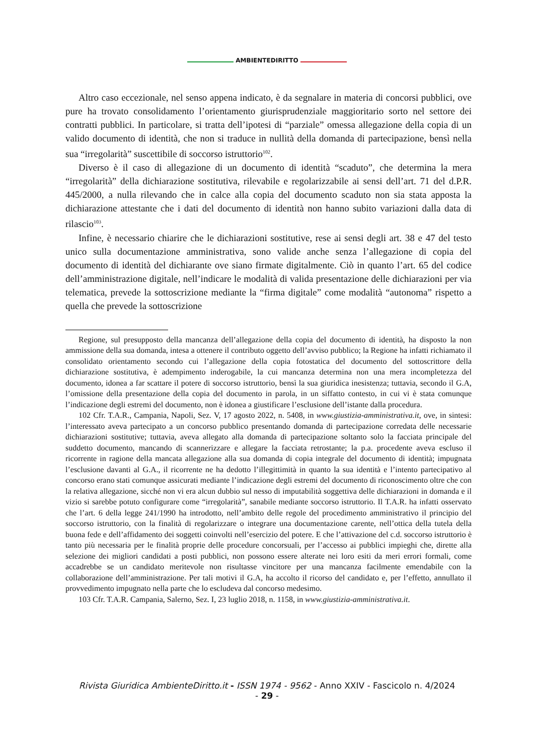AMBIENTEDIRITTO
Altro caso eccezionale, nel senso appena indicato, è da segnalare in materia di concorsi pubblici, ove pure ha trovato consolidamento l’orientamento giurisprudenziale maggioritario sorto nel settore dei contratti pubblici. In particolare, si tratta dell’ipotesi di “parziale” omessa allegazione della copia di un valido documento di identità, che non si traduce in nullità della domanda di partecipazione, bensì nella sua “irregolarità” suscettibile di soccorso istruttorio<sup>102</sup>.
Diverso è il caso di allegazione di un documento di identità “scaduto”, che determina la mera “irregolarità” della dichiarazione sostitutiva, rilevabile e regolarizzabile ai sensi dell’art. 71 del d.P.R. 445/2000, a nulla rilevando che in calce alla copia del documento scaduto non sia stata apposta la dichiarazione attestante che i dati del documento di identità non hanno subito variazioni dalla data di rilascio<sup>103</sup>.
Infine, è necessario chiarire che le dichiarazioni sostitutive, rese ai sensi degli art. 38 e 47 del testo unico sulla documentazione amministrativa, sono valide anche senza l’allegazione di copia del documento di identità del dichiarante ove siano firmate digitalmente. Ciò in quanto l’art. 65 del codice dell’amministrazione digitale, nell’indicare le modalità di valida presentazione delle dichiarazioni per via telematica, prevede la sottoscrizione mediante la “firma digitale” come modalità “autonoma” rispetto a quella che prevede la sottoscrizione
Regione, sul presupposto della mancanza dell’allegazione della copia del documento di identità, ha disposto la non ammissione della sua domanda, intesa a ottenere il contributo oggetto dell’avviso pubblico; la Regione ha infatti richiamato il consolidato orientamento secondo cui l’allegazione della copia fotostatica del documento del sottoscrittore della dichiarazione sostitutiva, è adempimento inderogabile, la cui mancanza determina non una mera incompletezza del documento, idonea a far scattare il potere di soccorso istruttorio, bensì la sua giuridica inesistenza; tuttavia, secondo il G.A, l’omissione della presentazione della copia del documento in parola, in un siffatto contesto, in cui vi è stata comunque l’indicazione degli estremi del documento, non è idonea a giustificare l’esclusione dell’istante dalla procedura.
102 Cfr. T.A.R., Campania, Napoli, Sez. V, 17 agosto 2022, n. 5408, in www.giustizia-amministrativa.it, ove, in sintesi: l’interessato aveva partecipato a un concorso pubblico presentando domanda di partecipazione corredata delle necessarie dichiarazioni sostitutive; tuttavia, aveva allegato alla domanda di partecipazione soltanto solo la facciata principale del suddetto documento, mancando di scannerizzare e allegare la facciata retrostante; la p.a. procedente aveva escluso il ricorrente in ragione della mancata allegazione alla sua domanda di copia integrale del documento di identità; impugnata l’esclusione davanti al G.A., il ricorrente ne ha dedotto l’illegittimità in quanto la sua identità e l’intento partecipativo al concorso erano stati comunque assicurati mediante l’indicazione degli estremi del documento di riconoscimento oltre che con la relativa allegazione, sicché non vi era alcun dubbio sul nesso di imputabilità soggettiva delle dichiarazioni in domanda e il vizio si sarebbe potuto configurare come “irregolarità”, sanabile mediante soccorso istruttorio. Il T.A.R. ha infatti osservato che l’art. 6 della legge 241/1990 ha introdotto, nell’ambito delle regole del procedimento amministrativo il principio del soccorso istruttorio, con la finalità di regolarizzare o integrare una documentazione carente, nell’ottica della tutela della buona fede e dell’affidamento dei soggetti coinvolti nell’esercizio del potere. E che l’attivazione del c.d. soccorso istruttorio è tanto più necessaria per le finalità proprie delle procedure concorsuali, per l’accesso ai pubblici impieghi che, dirette alla selezione dei migliori candidati a posti pubblici, non possono essere alterate nei loro esiti da meri errori formali, come accadrebbe se un candidato meritevole non risultasse vincitore per una mancanza facilmente emendabile con la collaborazione dell’amministrazione. Per tali motivi il G.A, ha accolto il ricorso del candidato e, per l’effetto, annullato il provvedimento impugnato nella parte che lo escludeva dal concorso medesimo.
103 Cfr. T.A.R. Campania, Salerno, Sez. I, 23 luglio 2018, n. 1158, in www.giustizia-amministrativa.it.
Rivista Giuridica AmbienteDiritto.it - ISSN 1974 - 9562 - Anno XXIV - Fascicolo n. 4/2024
- 29 -